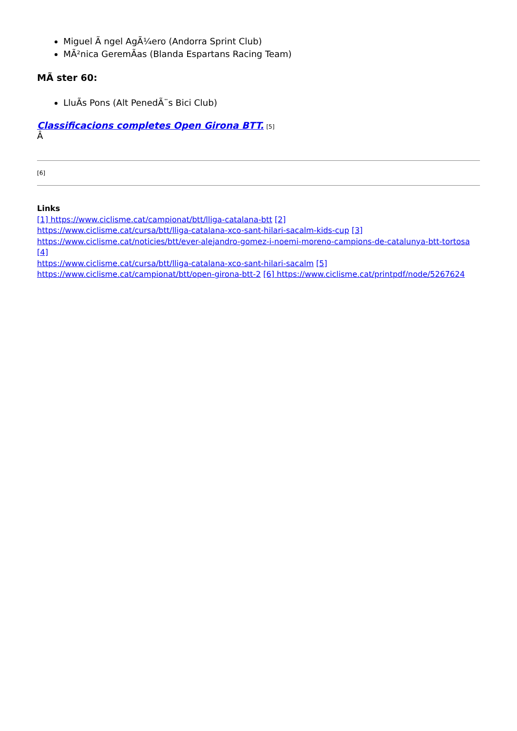Miguel Ã ngel AgÃ¼ero (Andorra Sprint Club)
MÃ²nica GeremÃas (Blanda Espartans Racing Team)
MÃ ster 60:
LluÃs Pons (Alt PenedÃ¨s Bici Club)
Classificacions completes Open Girona BTT. [5]
Â
[6]
Links
[1] https://www.ciclisme.cat/campionat/btt/lliga-catalana-btt [2]
https://www.ciclisme.cat/cursa/btt/lliga-catalana-xco-sant-hilari-sacalm-kids-cup [3]
https://www.ciclisme.cat/noticies/btt/ever-alejandro-gomez-i-noemi-moreno-campions-de-catalunya-btt-tortosa [4]
https://www.ciclisme.cat/cursa/btt/lliga-catalana-xco-sant-hilari-sacalm [5]
https://www.ciclisme.cat/campionat/btt/open-girona-btt-2 [6] https://www.ciclisme.cat/printpdf/node/5267624